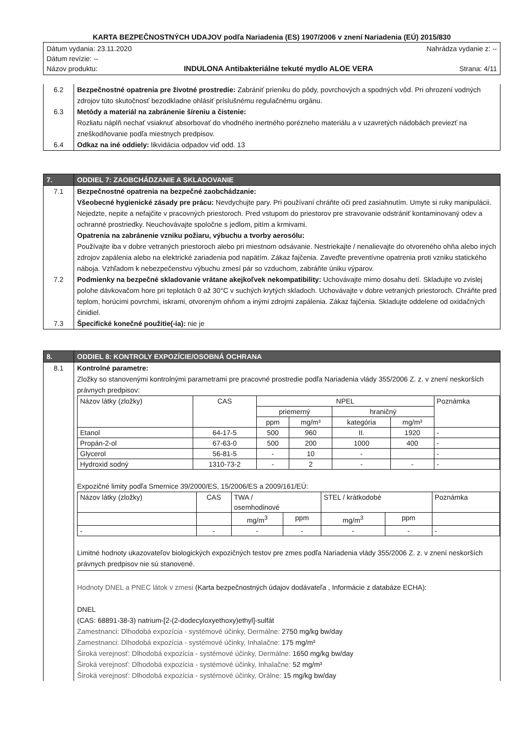KARTA BEZPEČNOSTNÝCH UDAJOV podľa Nariadenia (ES) 1907/2006 v znení Nariadenia (EÚ) 2015/830
Dátum vydania: 23.11.2020 Nahrádza vydanie z: --
Dátum revízie: --
Názov produktu: INDULONA Antibakteriálne tekuté mydlo ALOE VERA Strana: 4/11
| 6.2 | Bezpečnostné opatrenia pre životné prostredie: Zabrániť prieniku do pôdy, povrchových a spodných vôd. Pri ohrození vodných zdrojov túto skutočnosť bezodkladne ohlásiť príslušnému regulačnému orgánu. |
| 6.3 | Metódy a materiál na zabránenie šíreniu a čistenie: Rozliatu náplň nechať vsiaknuť absorbovať do vhodného inertného porézneho materiálu a v uzavretých nádobách previezť na zneškodňovanie podľa miestnych predpisov. |
| 6.4 | Odkaz na iné oddiely: likvidácia odpadov viď odd. 13 |
| 7. | ODDIEL 7: ZAOBCHÁDZANIE A SKLADOVANIE |
| 7.1 | Bezpečnostné opatrenia na bezpečné zaobchádzanie: Všeobecné hygienické zásady pre prácu: Nevdychujte pary. Pri používaní chráňte oči pred zasiahnutím. Umyte si ruky manipulácii. Nejedzte, nepite a nefajčite v pracovných priestoroch. Pred vstupom do priestorov pre stravovanie odstrániť kontaminovaný odev a ochranné prostriedky. Neuchovávajte spoločne s jedlom, pitím a krmivami. Opatrenia na zabránenie vzniku požiaru, výbuchu a tvorby aerosólu: Používajte iba v dobre vetraných priestoroch alebo pri miestnom odsávanie. Nestriekajte / nenalievajte do otvoreného ohňa alebo iných zdrojov zapálenia alebo na elektrické zariadenia pod napätím. Zákaz fajčenia. Zaveďte preventívne opatrenia proti vzniku statického náboja. Vzhľadom k nebezpečenstvu výbuchu zmesí pár so vzduchom, zabráňte úniku výparov. |
| 7.2 | Podmienky na bezpečné skladovanie vrátane akejkoľvek nekompatibility: Uchovávajte mimo dosahu detí. Skladujte vo zvislej polohe dávkovačom hore pri teplotách 0 až 30°C v suchých krytých skladoch. Uchovávajte v dobre vetraných priestoroch. Chráňte pred teplom, horúcimi povrchmi, iskrami, otvoreným ohňom a inými zdrojmi zapálenia. Zákaz fajčenia. Skladujte oddelene od oxidačných činidiel. |
| 7.3 | Špecifické konečné použitie(-ia): nie je |
| 8. | ODDIEL 8: KONTROLY EXPOZÍCIE/OSOBNÁ OCHRANA |
| 8.1 | Kontrolné parametre: Zložky so stanovenými kontrolnými parametrami pre pracovné prostredie podľa Nariadenia vlády 355/2006 Z. z. v znení neskorších právnych predpisov: / Názov látky (zložky) / CAS / NPEL / / / / Poznámka / / --- / --- / --- / --- / --- / --- / --- / / / / priemerný / / hraničný / / / / / / ppm / mg/m³ / kategória / mg/m³ / / / Etanol / 64-17-5 / 500 / 960 / II. / 1920 / - / / Propán-2-ol / 67-63-0 / 500 / 200 / 1000 / 400 / - / / Glycerol / 56-81-5 / - / 10 / - / / - / / Hydroxid sodný / 1310-73-2 / - / 2 / - / - / - / Expozičné limity podľa Smernice 39/2000/ES, 15/2006/ES a 2009/161/EÚ: / Názov látky (zložky) / CAS / TWA / osemhodinové / / STEL / krátkodobé / / Poznámka / / / / mg/m<sup>3</sup> / ppm / mg/m<sup>3</sup> / ppm / / / - / - / - / - / - / - / - / Limitné hodnoty ukazovateľov biologických expozičných testov pre zmes podľa Nariadenia vlády 355/2006 Z. z. v znení neskorších právnych predpisov nie sú stanovené. Hodnoty DNEL a PNEC látok v zmesi (Karta bezpečnostných údajov dodávateľa , Informácie z databáze ECHA): DNEL (CAS: 68891-38-3) natrium-[2-(2-dodecyloxyethoxy)ethyl]-sulfát Zamestnanci: Dlhodobá expozícia - systémové účinky, Dermálne: 2750 mg/kg bw/day Zamestnanci: Dlhodobá expozícia - systémové účinky, Inhalačne: 175 mg/m³ Široká verejnosť: Dlhodobá expozícia - systémové účinky, Dermálne: 1650 mg/kg bw/day Široká verejnosť: Dlhodobá expozícia - systémové účinky, Inhalačne: 52 mg/m³ Široká verejnosť: Dlhodobá expozícia - systémové účinky, Orálne: 15 mg/kg bw/day |